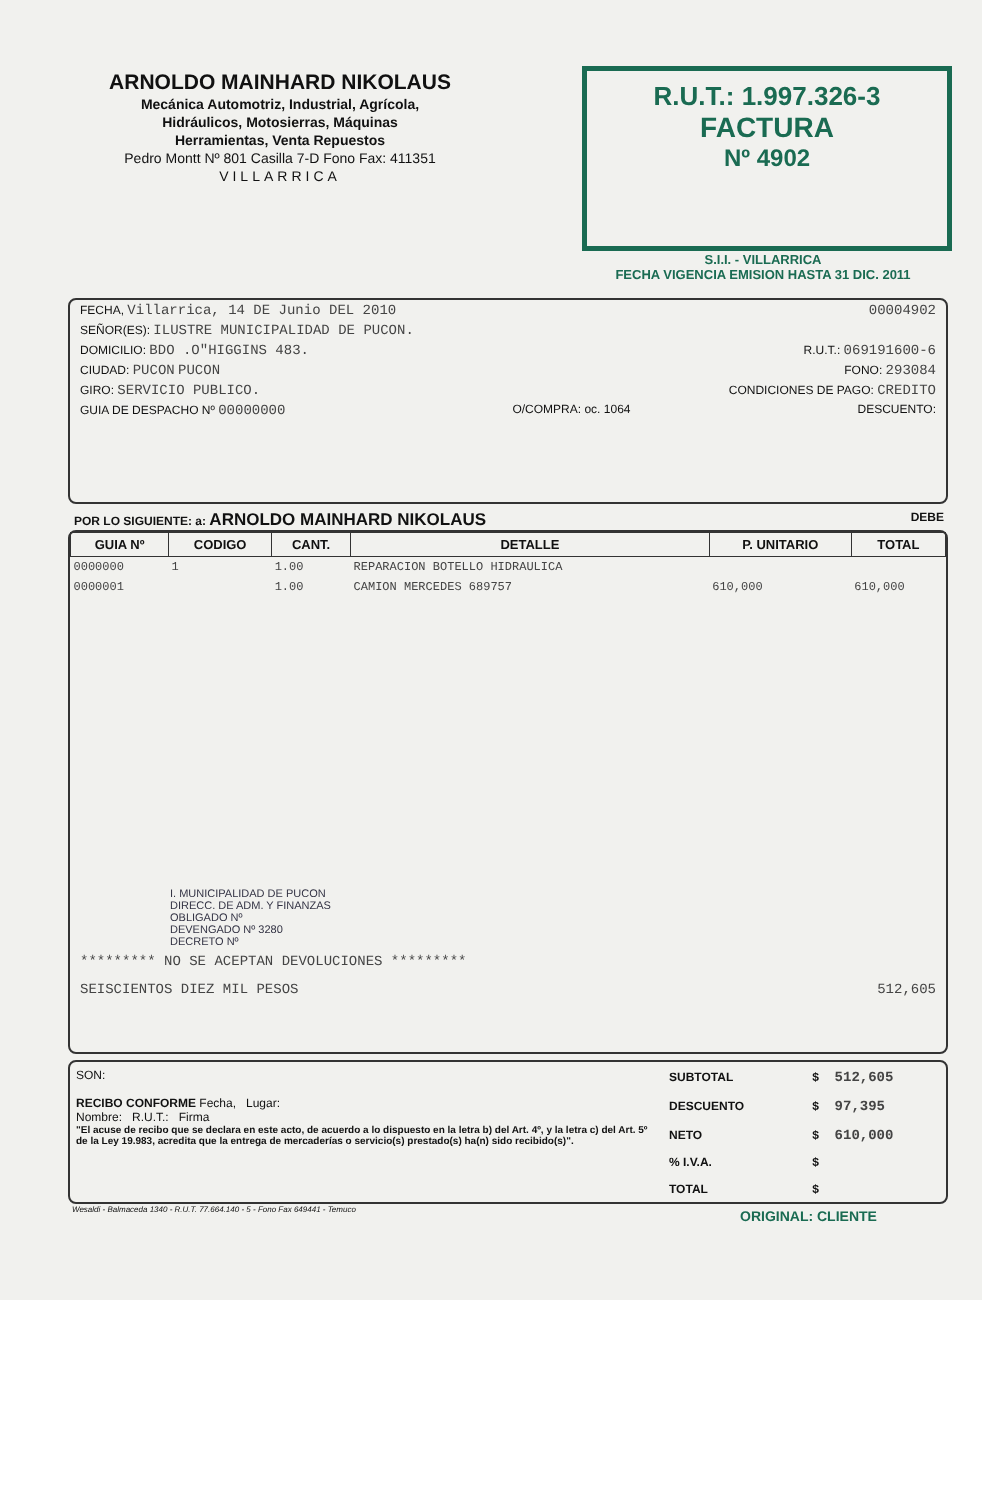ARNOLDO MAINHARD NIKOLAUS
Mecánica Automotriz, Industrial, Agrícola,
Hidráulicos, Motosierras, Máquinas
Herramientas, Venta Repuestos
Pedro Montt Nº 801 Casilla 7-D Fono Fax: 411351
VILLARRICA
R.U.T.: 1.997.326-3
FACTURA
Nº 4902
S.I.I. - VILLARRICA
FECHA VIGENCIA EMISION HASTA 31 DIC. 2011
FECHA, Villarrica, 14 DE Junio DEL 2010 00004902
SEÑOR(ES): ILUSTRE MUNICIPALIDAD DE PUCON.
DOMICILIO: BDO .O"HIGGINS 483. R.U.T.: 069191600-6
CIUDAD: PUCON PUCON FONO: 293084
GIRO: SERVICIO PUBLICO. CONDICIONES DE PAGO: CREDITO
GUIA DE DESPACHO Nº 00000000 O/COMPRA: oc. 1064 DESCUENTO:
POR LO SIGUIENTE: a: ARNOLDO MAINHARD NIKOLAUS DEBE
| GUIA Nº | CODIGO | CANT. | DETALLE | P. UNITARIO | TOTAL |
| --- | --- | --- | --- | --- | --- |
| 0000000 | 1 | 1.00 | REPARACION BOTELLO HIDRAULICA | | |
| 0000001 | | 1.00 | CAMION MERCEDES 689757 | 610,000 | 610,000 |
I. MUNICIPALIDAD DE PUCON
DIRECC. DE ADM. Y FINANZAS
OBLIGADO Nº
DEVENGADO Nº 3280
DECRETO Nº
********* NO SE ACEPTAN DEVOLUCIONES *********
SEISCIENTOS DIEZ MIL PESOS 512,605
SON:
RECIBO CONFORME Fecha, Lugar:
Nombre: R.U.T.: Firma
"El acuse de recibo que se declara en este acto, de acuerdo a lo dispuesto en la letra b) del Art. 4º, y la letra c) del Art. 5º de la Ley 19.983, acredita que la entrega de mercaderías o servicio(s) prestado(s) ha(n) sido recibido(s)".
| SUBTOTAL | $ | 512,605 |
| DESCUENTO | $ | 97,395 |
| NETO | $ | 610,000 |
| % I.V.A. | $ | |
| TOTAL | $ | |
Wesaldi - Balmaceda 1340 - R.U.T. 77.664.140 - 5 - Fono Fax 649441 - Temuco
ORIGINAL: CLIENTE